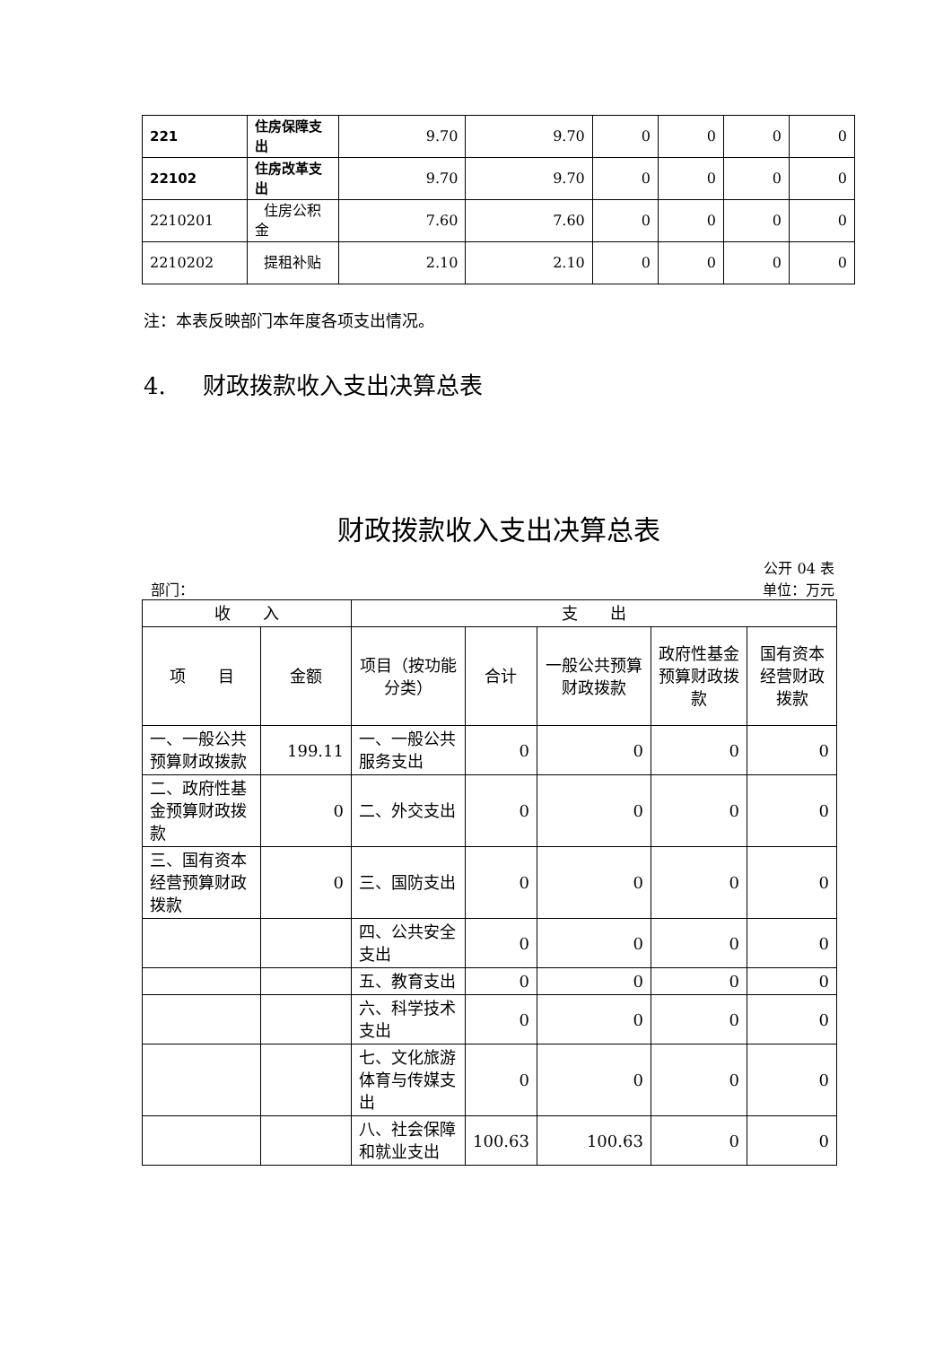| 221 | 住房保障支出 | 9.70 | 9.70 | 0 | 0 | 0 | 0 |
| 22102 | 住房改革支出 | 9.70 | 9.70 | 0 | 0 | 0 | 0 |
| 2210201 | 住房公积金 | 7.60 | 7.60 | 0 | 0 | 0 | 0 |
| 2210202 | 提租补贴 | 2.10 | 2.10 | 0 | 0 | 0 | 0 |
注：本表反映部门本年度各项支出情况。
4. 财政拨款收入支出决算总表
财政拨款收入支出决算总表
公开 04 表
部门： 单位：万元
| 收 入 | | 支 出 | | | | |
| 项 目 | 金额 | 项目（按功能分类） | 合计 | 一般公共预算财政拨款 | 政府性基金预算财政拨款 | 国有资本经营财政拨款 |
| 一、一般公共预算财政拨款 | 199.11 | 一、一般公共服务支出 | 0 | 0 | 0 | 0 |
| 二、政府性基金预算财政拨款 | 0 | 二、外交支出 | 0 | 0 | 0 | 0 |
| 三、国有资本经营预算财政拨款 | 0 | 三、国防支出 | 0 | 0 | 0 | 0 |
| | | 四、公共安全支出 | 0 | 0 | 0 | 0 |
| | | 五、教育支出 | 0 | 0 | 0 | 0 |
| | | 六、科学技术支出 | 0 | 0 | 0 | 0 |
| | | 七、文化旅游体育与传媒支出 | 0 | 0 | 0 | 0 |
| | | 八、社会保障和就业支出 | 100.63 | 100.63 | 0 | 0 |